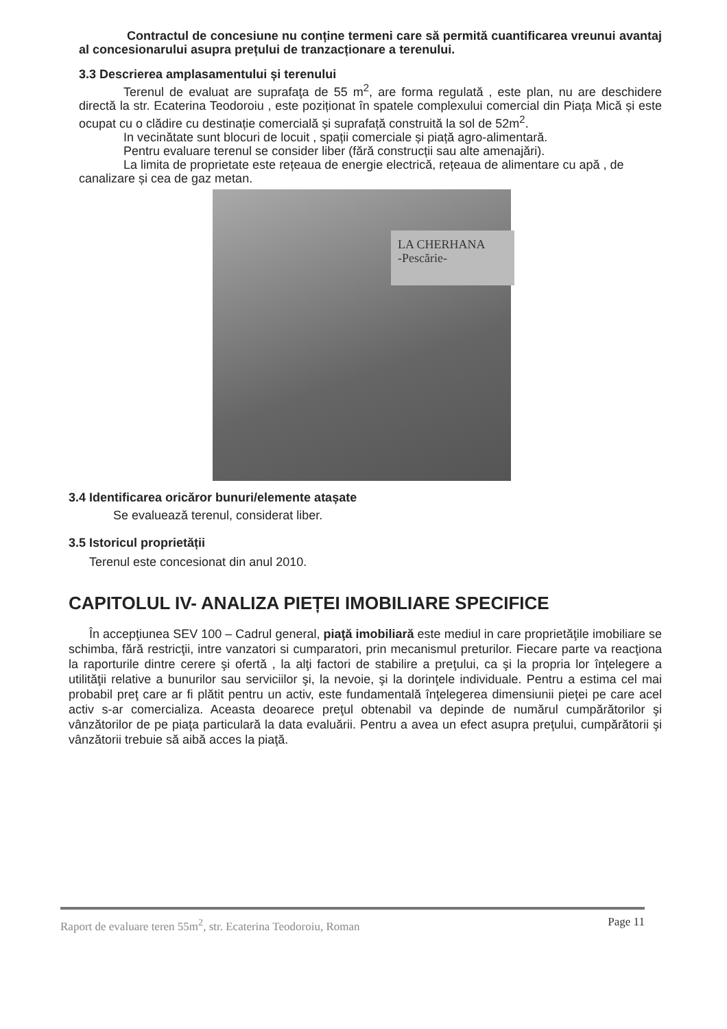Contractul de concesiune nu conține termeni care să permită cuantificarea vreunui avantaj al concesionarului asupra prețului de tranzacționare a terenului.
3.3 Descrierea amplasamentului și terenului
Terenul de evaluat are suprafaţa de 55 m<sup>2</sup>, are forma regulată , este plan, nu are deschidere directă la str. Ecaterina Teodoroiu , este poziționat în spatele complexului comercial din Piața Mică și este ocupat cu o clădire cu destinație comercială și suprafață construită la sol de 52m<sup>2</sup>.
In vecinătate sunt blocuri de locuit , spații comerciale și piață agro-alimentară.
Pentru evaluare terenul se consider liber (fără construcții sau alte amenajări).
La limita de proprietate este rețeaua de energie electrică, rețeaua de alimentare cu apă , de canalizare și cea de gaz metan.
LA CHERHANA
-Pescărie-
3.4 Identificarea oricăror bunuri/elemente atașate
Se evaluează terenul, considerat liber.
3.5 Istoricul proprietății
Terenul este concesionat din anul 2010.
CAPITOLUL IV- ANALIZA PIEȚEI IMOBILIARE SPECIFICE
În accepţiunea SEV 100 – Cadrul general, piaţă imobiliară este mediul in care proprietăţile imobiliare se schimba, fără restricţii, intre vanzatori si cumparatori, prin mecanismul preturilor. Fiecare parte va reacţiona la raporturile dintre cerere şi ofertă , la alţi factori de stabilire a preţului, ca şi la propria lor înţelegere a utilităţii relative a bunurilor sau serviciilor şi, la nevoie, şi la dorinţele individuale. Pentru a estima cel mai probabil preţ care ar fi plătit pentru un activ, este fundamentală înţelegerea dimensiunii pieţei pe care acel activ s-ar comercializa. Aceasta deoarece preţul obtenabil va depinde de numărul cumpărătorilor şi vânzătorilor de pe piaţa particulară la data evaluării. Pentru a avea un efect asupra preţului, cumpărătorii şi vânzătorii trebuie să aibă acces la piaţă.
Raport de evaluare teren 55m<sup>2</sup>, str. Ecaterina Teodoroiu, Roman Page 11